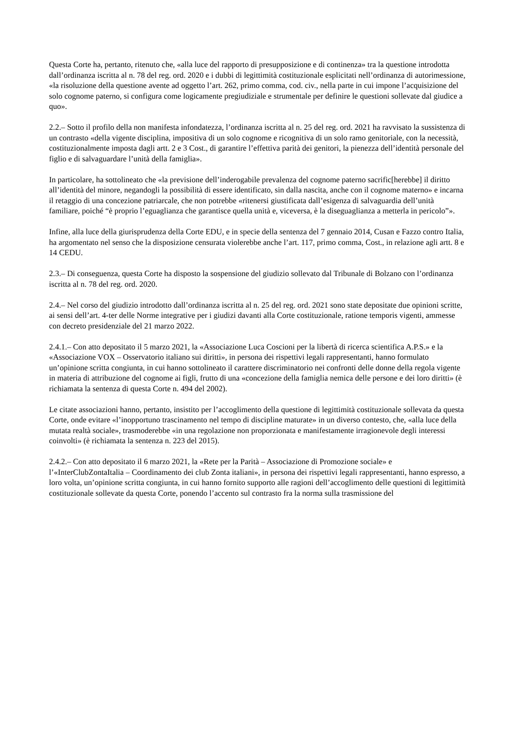Questa Corte ha, pertanto, ritenuto che, «alla luce del rapporto di presupposizione e di continenza» tra la questione introdotta dall’ordinanza iscritta al n. 78 del reg. ord. 2020 e i dubbi di legittimità costituzionale esplicitati nell’ordinanza di autorimessione, «la risoluzione della questione avente ad oggetto l’art. 262, primo comma, cod. civ., nella parte in cui impone l’acquisizione del solo cognome paterno, si configura come logicamente pregiudiziale e strumentale per definire le questioni sollevate dal giudice a quo».
2.2.– Sotto il profilo della non manifesta infondatezza, l’ordinanza iscritta al n. 25 del reg. ord. 2021 ha ravvisato la sussistenza di un contrasto «della vigente disciplina, impositiva di un solo cognome e ricognitiva di un solo ramo genitoriale, con la necessità, costituzionalmente imposta dagli artt. 2 e 3 Cost., di garantire l’effettiva parità dei genitori, la pienezza dell’identità personale del figlio e di salvaguardare l’unità della famiglia».
In particolare, ha sottolineato che «la previsione dell’inderogabile prevalenza del cognome paterno sacrific[herebbe] il diritto all’identità del minore, negandogli la possibilità di essere identificato, sin dalla nascita, anche con il cognome materno» e incarna il retaggio di una concezione patriarcale, che non potrebbe «ritenersi giustificata dall’esigenza di salvaguardia dell’unità familiare, poiché “è proprio l’eguaglianza che garantisce quella unità e, viceversa, è la diseguaglianza a metterla in pericolo”».
Infine, alla luce della giurisprudenza della Corte EDU, e in specie della sentenza del 7 gennaio 2014, Cusan e Fazzo contro Italia, ha argomentato nel senso che la disposizione censurata violerebbe anche l’art. 117, primo comma, Cost., in relazione agli artt. 8 e 14 CEDU.
2.3.– Di conseguenza, questa Corte ha disposto la sospensione del giudizio sollevato dal Tribunale di Bolzano con l’ordinanza iscritta al n. 78 del reg. ord. 2020.
2.4.– Nel corso del giudizio introdotto dall’ordinanza iscritta al n. 25 del reg. ord. 2021 sono state depositate due opinioni scritte, ai sensi dell’art. 4-ter delle Norme integrative per i giudizi davanti alla Corte costituzionale, ratione temporis vigenti, ammesse con decreto presidenziale del 21 marzo 2022.
2.4.1.– Con atto depositato il 5 marzo 2021, la «Associazione Luca Coscioni per la libertà di ricerca scientifica A.P.S.» e la «Associazione VOX – Osservatorio italiano sui diritti», in persona dei rispettivi legali rappresentanti, hanno formulato un’opinione scritta congiunta, in cui hanno sottolineato il carattere discriminatorio nei confronti delle donne della regola vigente in materia di attribuzione del cognome ai figli, frutto di una «concezione della famiglia nemica delle persone e dei loro diritti» (è richiamata la sentenza di questa Corte n. 494 del 2002).
Le citate associazioni hanno, pertanto, insistito per l’accoglimento della questione di legittimità costituzionale sollevata da questa Corte, onde evitare «l’inopportuno trascinamento nel tempo di discipline maturate» in un diverso contesto, che, «alla luce della mutata realtà sociale», trasmoderebbe «in una regolazione non proporzionata e manifestamente irragionevole degli interessi coinvolti» (è richiamata la sentenza n. 223 del 2015).
2.4.2.– Con atto depositato il 6 marzo 2021, la «Rete per la Parità – Associazione di Promozione sociale» e l’«InterClubZontaItalia – Coordinamento dei club Zonta italiani», in persona dei rispettivi legali rappresentanti, hanno espresso, a loro volta, un’opinione scritta congiunta, in cui hanno fornito supporto alle ragioni dell’accoglimento delle questioni di legittimità costituzionale sollevate da questa Corte, ponendo l’accento sul contrasto fra la norma sulla trasmissione del